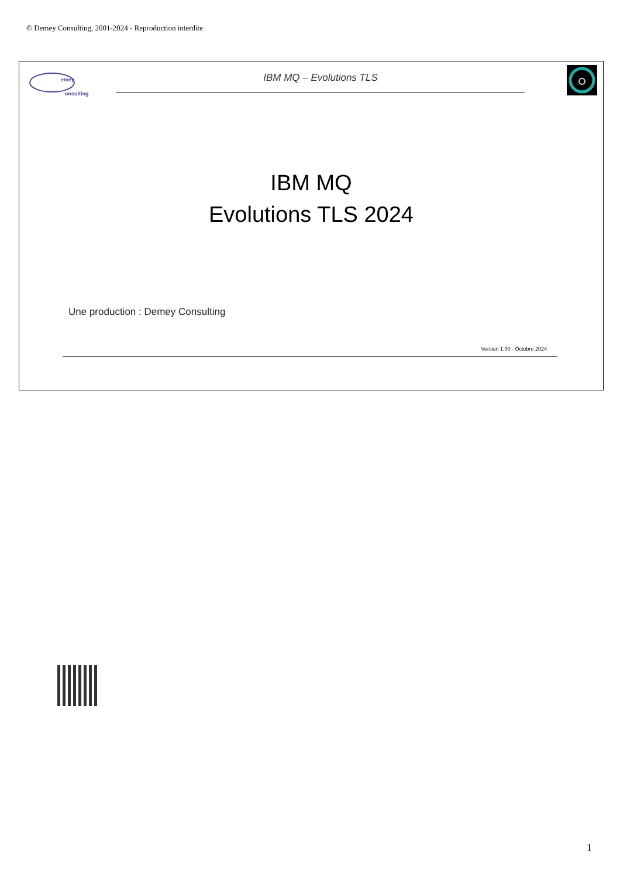© Demey Consulting, 2001-2024 - Reproduction interdite
emey
onsulting
IBM MQ – Evolutions TLS
IBM MQ
Evolutions TLS 2024
Une production : Demey Consulting
Version 1.00 - Octobre 2024
1